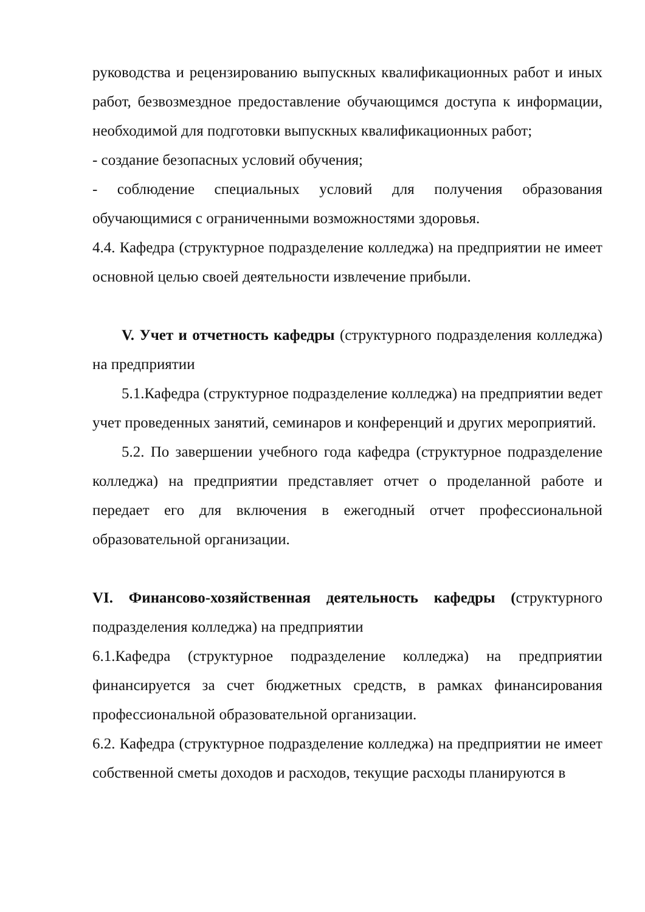руководства и рецензированию выпускных квалификационных работ и иных работ, безвозмездное предоставление обучающимся доступа к информации, необходимой для подготовки выпускных квалификационных работ;
- создание безопасных условий обучения;
- соблюдение специальных условий для получения образования обучающимися с ограниченными возможностями здоровья.
4.4. Кафедра (структурное подразделение колледжа) на предприятии не имеет основной целью своей деятельности извлечение прибыли.
V. Учет и отчетность кафедры (структурного подразделения колледжа) на предприятии
5.1.Кафедра (структурное подразделение колледжа) на предприятии ведет учет проведенных занятий, семинаров и конференций и других мероприятий.
5.2. По завершении учебного года кафедра (структурное подразделение колледжа) на предприятии представляет отчет о проделанной работе и передает его для включения в ежегодный отчет профессиональной образовательной организации.
VI. Финансово-хозяйственная деятельность кафедры (структурного подразделения колледжа) на предприятии
6.1.Кафедра (структурное подразделение колледжа) на предприятии финансируется за счет бюджетных средств, в рамках финансирования профессиональной образовательной организации.
6.2. Кафедра (структурное подразделение колледжа) на предприятии не имеет собственной сметы доходов и расходов, текущие расходы планируются в